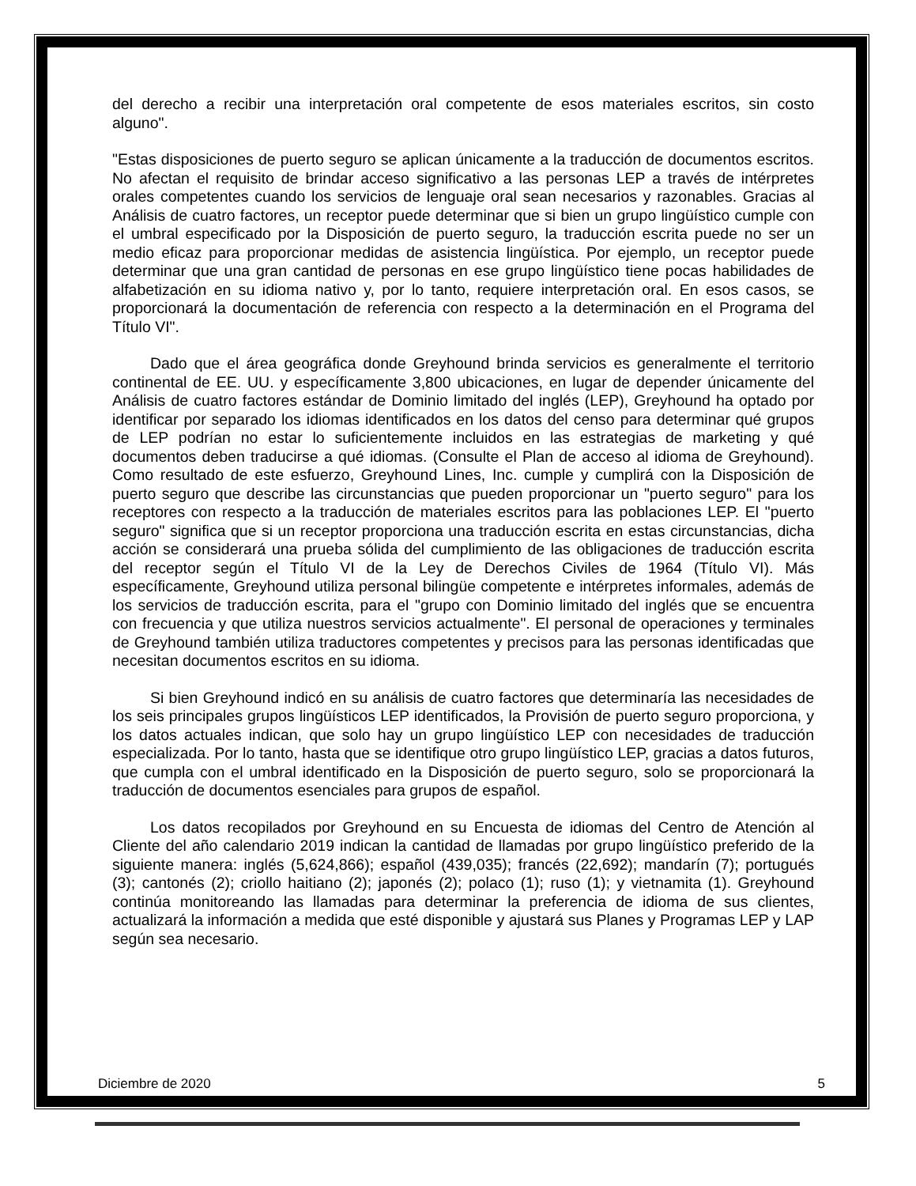del derecho a recibir una interpretación oral competente de esos materiales escritos, sin costo alguno".
"Estas disposiciones de puerto seguro se aplican únicamente a la traducción de documentos escritos. No afectan el requisito de brindar acceso significativo a las personas LEP a través de intérpretes orales competentes cuando los servicios de lenguaje oral sean necesarios y razonables. Gracias al Análisis de cuatro factores, un receptor puede determinar que si bien un grupo lingüístico cumple con el umbral especificado por la Disposición de puerto seguro, la traducción escrita puede no ser un medio eficaz para proporcionar medidas de asistencia lingüística. Por ejemplo, un receptor puede determinar que una gran cantidad de personas en ese grupo lingüístico tiene pocas habilidades de alfabetización en su idioma nativo y, por lo tanto, requiere interpretación oral. En esos casos, se proporcionará la documentación de referencia con respecto a la determinación en el Programa del Título VI".
Dado que el área geográfica donde Greyhound brinda servicios es generalmente el territorio continental de EE. UU. y específicamente 3,800 ubicaciones, en lugar de depender únicamente del Análisis de cuatro factores estándar de Dominio limitado del inglés (LEP), Greyhound ha optado por identificar por separado los idiomas identificados en los datos del censo para determinar qué grupos de LEP podrían no estar lo suficientemente incluidos en las estrategias de marketing y qué documentos deben traducirse a qué idiomas. (Consulte el Plan de acceso al idioma de Greyhound). Como resultado de este esfuerzo, Greyhound Lines, Inc. cumple y cumplirá con la Disposición de puerto seguro que describe las circunstancias que pueden proporcionar un "puerto seguro" para los receptores con respecto a la traducción de materiales escritos para las poblaciones LEP. El "puerto seguro" significa que si un receptor proporciona una traducción escrita en estas circunstancias, dicha acción se considerará una prueba sólida del cumplimiento de las obligaciones de traducción escrita del receptor según el Título VI de la Ley de Derechos Civiles de 1964 (Título VI). Más específicamente, Greyhound utiliza personal bilingüe competente e intérpretes informales, además de los servicios de traducción escrita, para el "grupo con Dominio limitado del inglés que se encuentra con frecuencia y que utiliza nuestros servicios actualmente". El personal de operaciones y terminales de Greyhound también utiliza traductores competentes y precisos para las personas identificadas que necesitan documentos escritos en su idioma.
Si bien Greyhound indicó en su análisis de cuatro factores que determinaría las necesidades de los seis principales grupos lingüísticos LEP identificados, la Provisión de puerto seguro proporciona, y los datos actuales indican, que solo hay un grupo lingüístico LEP con necesidades de traducción especializada. Por lo tanto, hasta que se identifique otro grupo lingüístico LEP, gracias a datos futuros, que cumpla con el umbral identificado en la Disposición de puerto seguro, solo se proporcionará la traducción de documentos esenciales para grupos de español.
Los datos recopilados por Greyhound en su Encuesta de idiomas del Centro de Atención al Cliente del año calendario 2019 indican la cantidad de llamadas por grupo lingüístico preferido de la siguiente manera: inglés (5,624,866); español (439,035); francés (22,692); mandarín (7); portugués (3); cantonés (2); criollo haitiano (2); japonés (2); polaco (1); ruso (1); y vietnamita (1). Greyhound continúa monitoreando las llamadas para determinar la preferencia de idioma de sus clientes, actualizará la información a medida que esté disponible y ajustará sus Planes y Programas LEP y LAP según sea necesario.
Diciembre de 2020 5